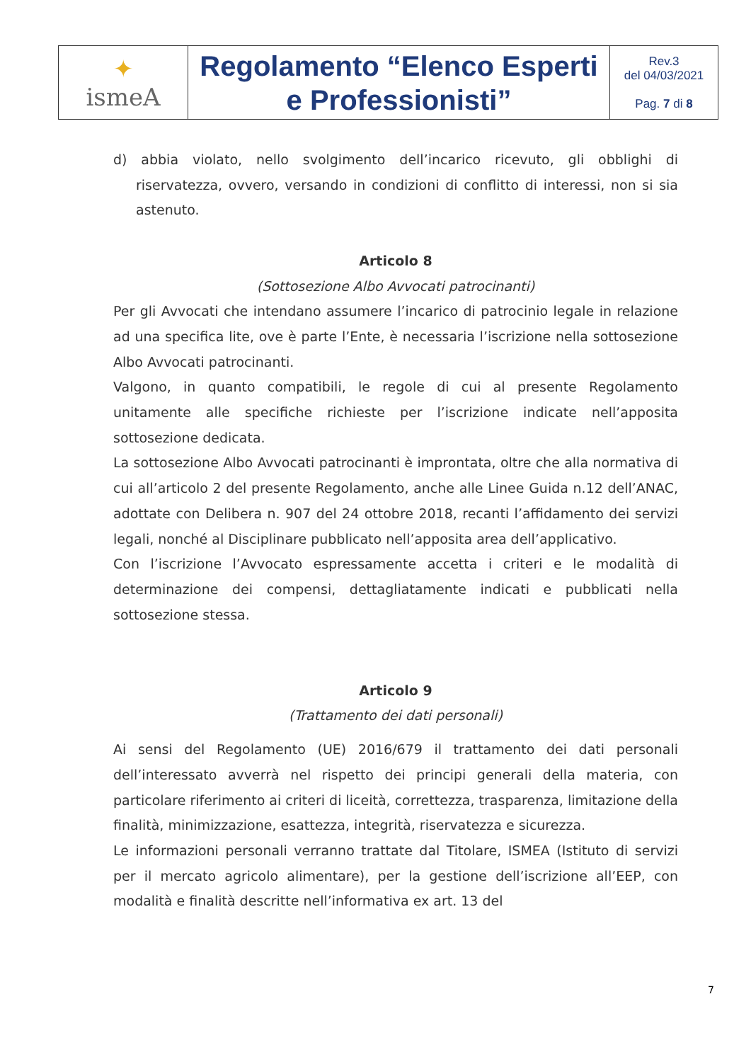| ✦ ismeA | Regolamento “Elenco Esperti e Professionisti” | Rev.3 del 04/03/2021 Pag. 7 di 8 |
d) abbia violato, nello svolgimento dell’incarico ricevuto, gli obblighi di riservatezza, ovvero, versando in condizioni di conflitto di interessi, non si sia astenuto.
Articolo 8
(Sottosezione Albo Avvocati patrocinanti)
Per gli Avvocati che intendano assumere l’incarico di patrocinio legale in relazione ad una specifica lite, ove è parte l’Ente, è necessaria l’iscrizione nella sottosezione Albo Avvocati patrocinanti.
Valgono, in quanto compatibili, le regole di cui al presente Regolamento unitamente alle specifiche richieste per l’iscrizione indicate nell’apposita sottosezione dedicata.
La sottosezione Albo Avvocati patrocinanti è improntata, oltre che alla normativa di cui all’articolo 2 del presente Regolamento, anche alle Linee Guida n.12 dell’ANAC, adottate con Delibera n. 907 del 24 ottobre 2018, recanti l’affidamento dei servizi legali, nonché al Disciplinare pubblicato nell’apposita area dell’applicativo.
Con l’iscrizione l’Avvocato espressamente accetta i criteri e le modalità di determinazione dei compensi, dettagliatamente indicati e pubblicati nella sottosezione stessa.
Articolo 9
(Trattamento dei dati personali)
Ai sensi del Regolamento (UE) 2016/679 il trattamento dei dati personali dell’interessato avverrà nel rispetto dei principi generali della materia, con particolare riferimento ai criteri di liceità, correttezza, trasparenza, limitazione della finalità, minimizzazione, esattezza, integrità, riservatezza e sicurezza.
Le informazioni personali verranno trattate dal Titolare, ISMEA (Istituto di servizi per il mercato agricolo alimentare), per la gestione dell’iscrizione all’EEP, con modalità e finalità descritte nell’informativa ex art. 13 del
7